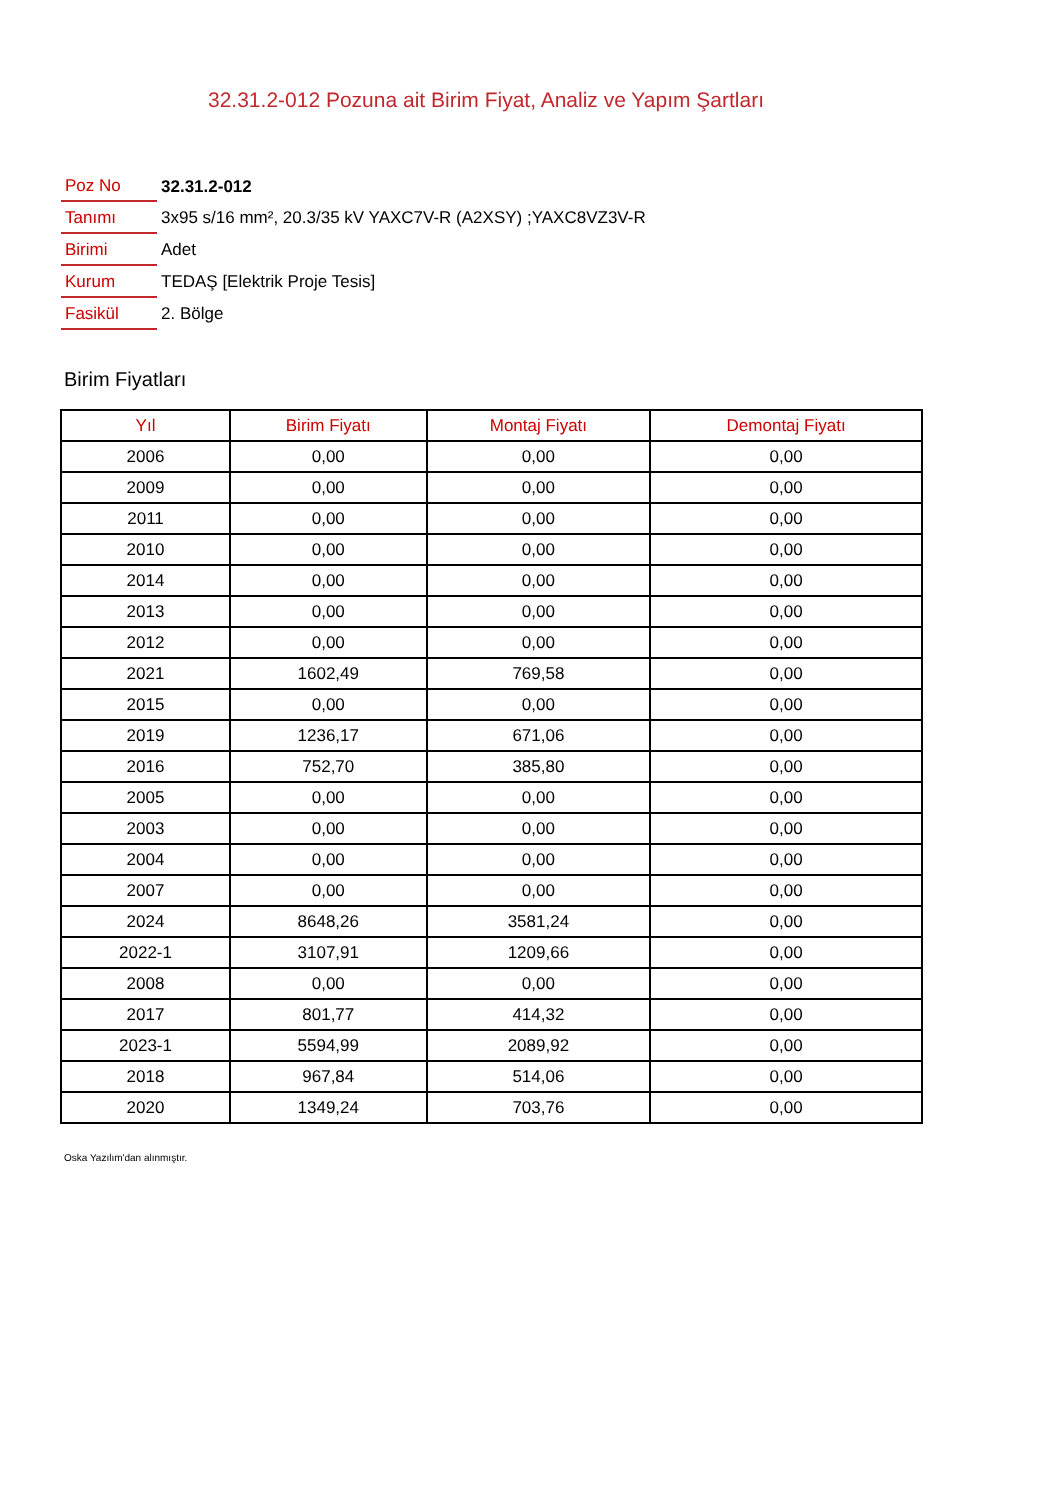32.31.2-012 Pozuna ait Birim Fiyat, Analiz ve Yapım Şartları
| Poz No | 32.31.2-012 |
| Tanımı | 3x95 s/16 mm², 20.3/35 kV YAXC7V-R (A2XSY) ;YAXC8VZ3V-R |
| Birimi | Adet |
| Kurum | TEDAŞ [Elektrik Proje Tesis] |
| Fasikül | 2. Bölge |
Birim Fiyatları
| Yıl | Birim Fiyatı | Montaj Fiyatı | Demontaj Fiyatı |
| --- | --- | --- | --- |
| 2006 | 0,00 | 0,00 | 0,00 |
| 2009 | 0,00 | 0,00 | 0,00 |
| 2011 | 0,00 | 0,00 | 0,00 |
| 2010 | 0,00 | 0,00 | 0,00 |
| 2014 | 0,00 | 0,00 | 0,00 |
| 2013 | 0,00 | 0,00 | 0,00 |
| 2012 | 0,00 | 0,00 | 0,00 |
| 2021 | 1602,49 | 769,58 | 0,00 |
| 2015 | 0,00 | 0,00 | 0,00 |
| 2019 | 1236,17 | 671,06 | 0,00 |
| 2016 | 752,70 | 385,80 | 0,00 |
| 2005 | 0,00 | 0,00 | 0,00 |
| 2003 | 0,00 | 0,00 | 0,00 |
| 2004 | 0,00 | 0,00 | 0,00 |
| 2007 | 0,00 | 0,00 | 0,00 |
| 2024 | 8648,26 | 3581,24 | 0,00 |
| 2022-1 | 3107,91 | 1209,66 | 0,00 |
| 2008 | 0,00 | 0,00 | 0,00 |
| 2017 | 801,77 | 414,32 | 0,00 |
| 2023-1 | 5594,99 | 2089,92 | 0,00 |
| 2018 | 967,84 | 514,06 | 0,00 |
| 2020 | 1349,24 | 703,76 | 0,00 |
Oska Yazılım'dan alınmıştır.